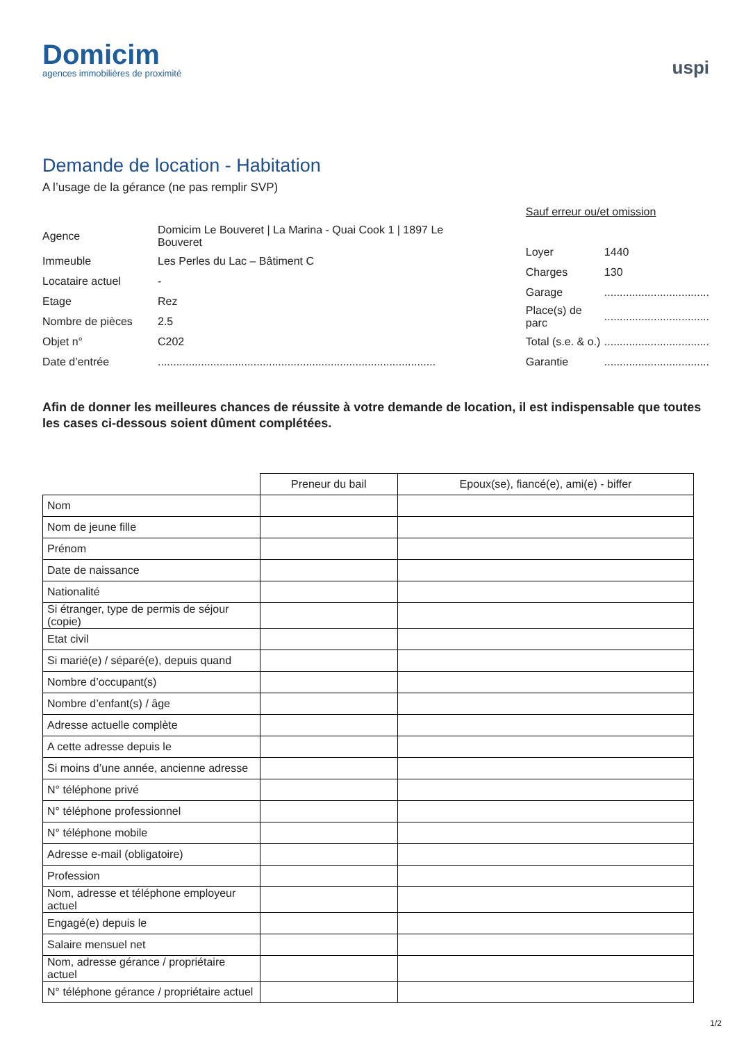Domicim
agences immobilières de proximité
uspi
Demande de location - Habitation
A l’usage de la gérance (ne pas remplir SVP)
| Agence | Domicim Le Bouveret / La Marina - Quai Cook 1 / 1897 Le Bouveret |
| Immeuble | Les Perles du Lac – Bâtiment C |
| Locataire actuel | - |
| Etage | Rez |
| Nombre de pièces | 2.5 |
| Objet n° | C202 |
| Date d’entrée | .......................................................................................... |
| Sauf erreur ou/et omission | |
| Loyer | 1440 |
| Charges | 130 |
| Garage | .................................. |
| Place(s) de parc | .................................. |
| Total (s.e. & o.) | .................................. |
| Garantie | .................................. |
Afin de donner les meilleures chances de réussite à votre demande de location, il est indispensable que toutes les cases ci-dessous soient dûment complétées.
| | Preneur du bail | Epoux(se), fiancé(e), ami(e) - biffer |
| --- | --- | --- |
| Nom | | |
| Nom de jeune fille | | |
| Prénom | | |
| Date de naissance | | |
| Nationalité | | |
| Si étranger, type de permis de séjour (copie) | | |
| Etat civil | | |
| Si marié(e) / séparé(e), depuis quand | | |
| Nombre d’occupant(s) | | |
| Nombre d’enfant(s) / âge | | |
| Adresse actuelle complète | | |
| A cette adresse depuis le | | |
| Si moins d’une année, ancienne adresse | | |
| N° téléphone privé | | |
| N° téléphone professionnel | | |
| N° téléphone mobile | | |
| Adresse e-mail (obligatoire) | | |
| Profession | | |
| Nom, adresse et téléphone employeur actuel | | |
| Engagé(e) depuis le | | |
| Salaire mensuel net | | |
| Nom, adresse gérance / propriétaire actuel | | |
| N° téléphone gérance / propriétaire actuel | | |
1/2